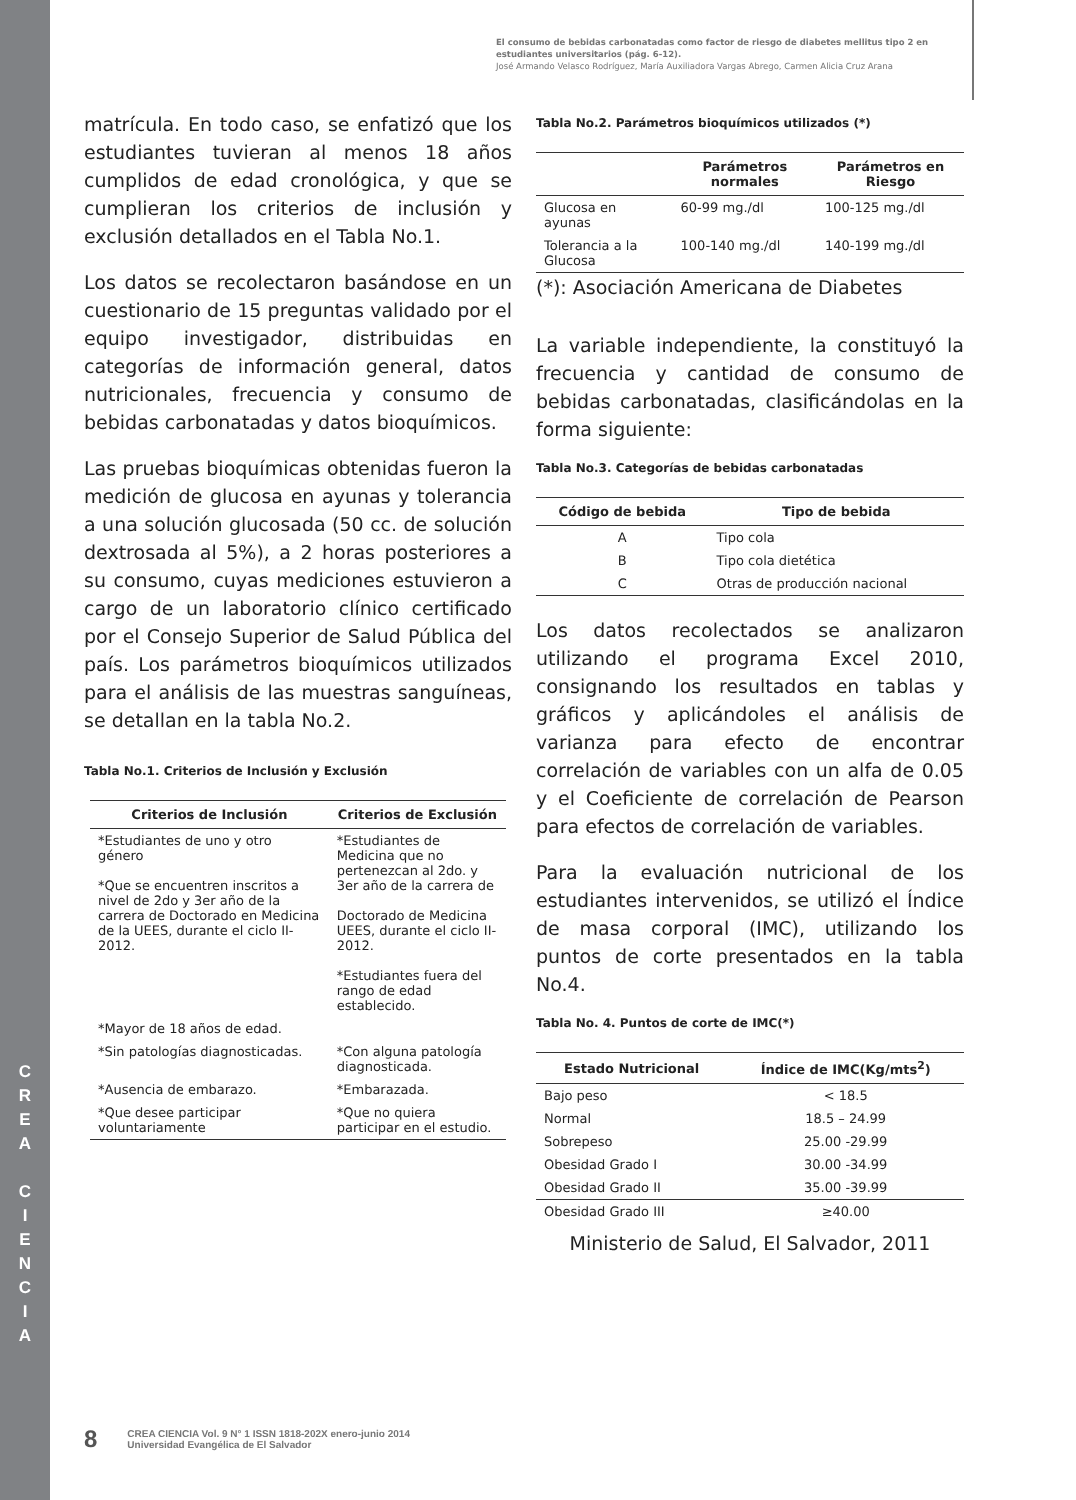C
R
E
A
C
I
E
N
C
I
A
El consumo de bebidas carbonatadas como factor de riesgo de diabetes mellitus tipo 2 en estudiantes universitarios (pág. 6-12).
José Armando Velasco Rodríguez, María Auxiliadora Vargas Abrego, Carmen Alicia Cruz Arana
matrícula. En todo caso, se enfatizó que los estudiantes tuvieran al menos 18 años cumplidos de edad cronológica, y que se cumplieran los criterios de inclusión y exclusión detallados en el Tabla No.1.
Los datos se recolectaron basándose en un cuestionario de 15 preguntas validado por el equipo investigador, distribuidas en categorías de información general, datos nutricionales, frecuencia y consumo de bebidas carbonatadas y datos bioquímicos.
Las pruebas bioquímicas obtenidas fueron la medición de glucosa en ayunas y tolerancia a una solución glucosada (50 cc. de solución dextrosada al 5%), a 2 horas posteriores a su consumo, cuyas mediciones estuvieron a cargo de un laboratorio clínico certificado por el Consejo Superior de Salud Pública del país. Los parámetros bioquímicos utilizados para el análisis de las muestras sanguíneas, se detallan en la tabla No.2.
Tabla No.1. Criterios de Inclusión y Exclusión
| Criterios de Inclusión | Criterios de Exclusión |
| --- | --- |
| *Estudiantes de uno y otro género *Que se encuentren inscritos a nivel de 2do y 3er año de la carrera de Doctorado en Medicina de la UEES, durante el ciclo II-2012. | *Estudiantes de Medicina que no pertenezcan al 2do. y 3er año de la carrera de Doctorado de Medicina UEES, durante el ciclo II-2012. *Estudiantes fuera del rango de edad establecido. |
| *Mayor de 18 años de edad. | |
| *Sin patologías diagnosticadas. | *Con alguna patología diagnosticada. |
| *Ausencia de embarazo. | *Embarazada. |
| *Que desee participar voluntariamente | *Que no quiera participar en el estudio. |
Tabla No.2. Parámetros bioquímicos utilizados (*)
| | Parámetros normales | Parámetros en Riesgo |
| --- | --- | --- |
| Glucosa en ayunas | 60-99 mg./dl | 100-125 mg./dl |
| Tolerancia a la Glucosa | 100-140 mg./dl | 140-199 mg./dl |
(*): Asociación Americana de Diabetes
La variable independiente, la constituyó la frecuencia y cantidad de consumo de bebidas carbonatadas, clasificándolas en la forma siguiente:
Tabla No.3. Categorías de bebidas carbonatadas
| Código de bebida | Tipo de bebida |
| --- | --- |
| A | Tipo cola |
| B | Tipo cola dietética |
| C | Otras de producción nacional |
Los datos recolectados se analizaron utilizando el programa Excel 2010, consignando los resultados en tablas y gráficos y aplicándoles el análisis de varianza para efecto de encontrar correlación de variables con un alfa de 0.05 y el Coeficiente de correlación de Pearson para efectos de correlación de variables.
Para la evaluación nutricional de los estudiantes intervenidos, se utilizó el Índice de masa corporal (IMC), utilizando los puntos de corte presentados en la tabla No.4.
Tabla No. 4. Puntos de corte de IMC(*)
| Estado Nutricional | Índice de IMC(Kg/mts<sup>2</sup>) |
| --- | --- |
| Bajo peso | < 18.5 |
| Normal | 18.5 – 24.99 |
| Sobrepeso | 25.00 -29.99 |
| Obesidad Grado I | 30.00 -34.99 |
| Obesidad Grado II | 35.00 -39.99 |
| Obesidad Grado III | ≥40.00 |
Ministerio de Salud, El Salvador, 2011
8 CREA CIENCIA Vol. 9 N° 1 ISSN 1818-202X enero-junio 2014
Universidad Evangélica de El Salvador